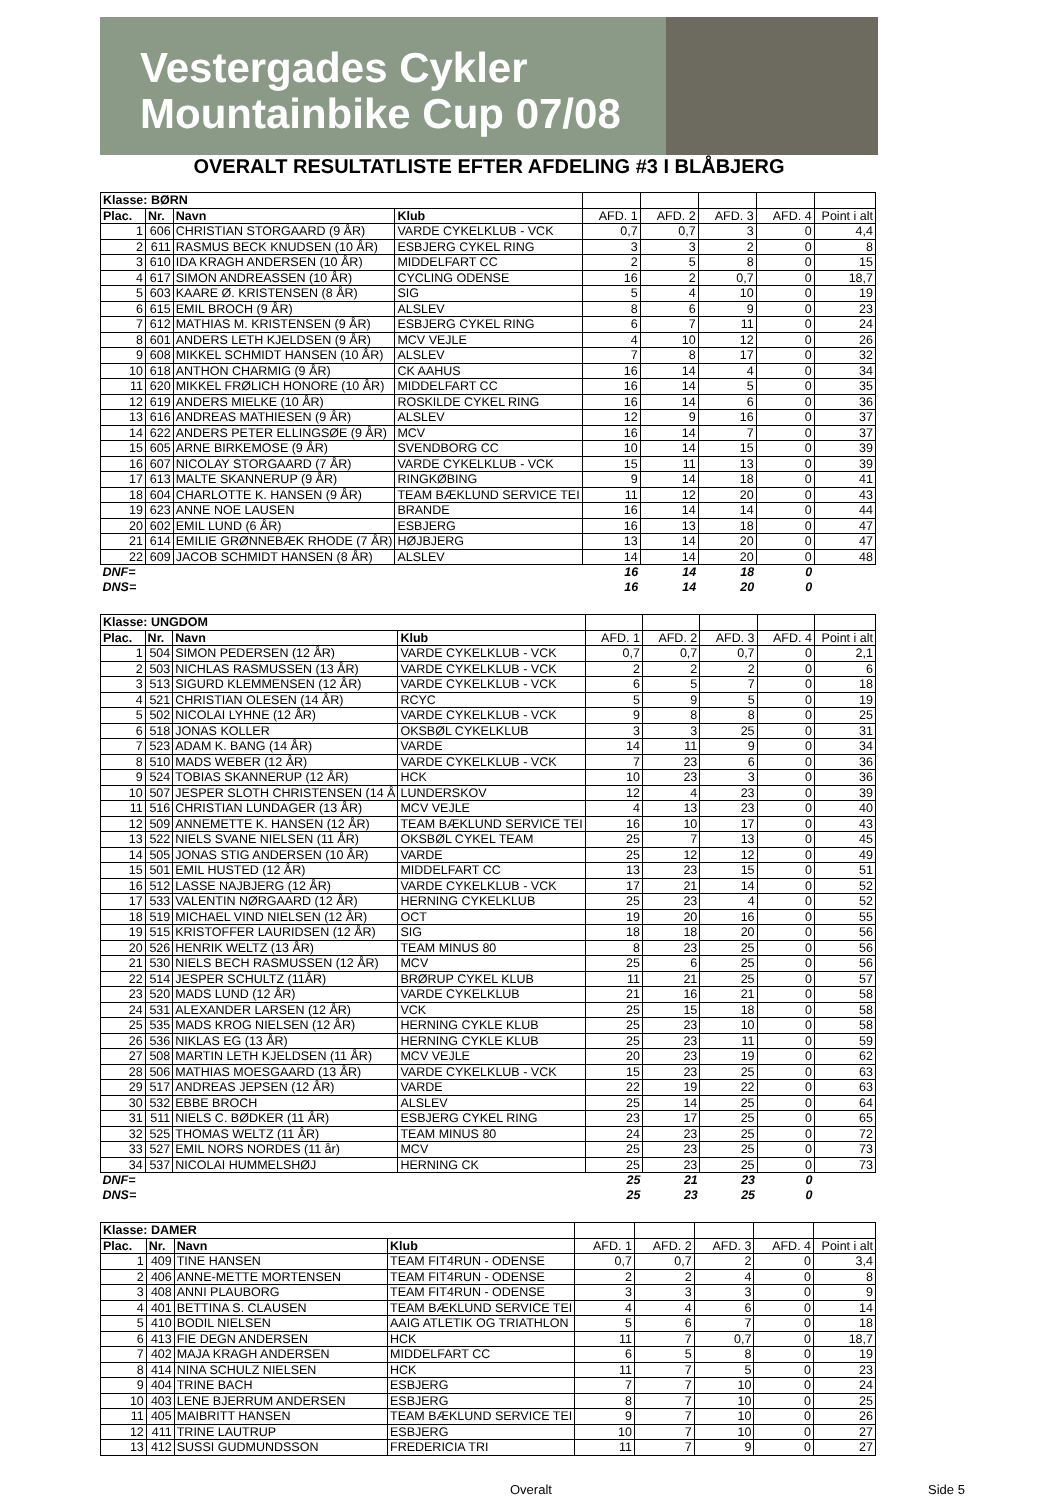Vestergades Cykler
Mountainbike Cup 07/08
OVERALT RESULTATLISTE EFTER AFDELING #3 I BLÅBJERG
| Klasse: BØRN | | | | | | | | |
| Plac. | Nr. | Navn | Klub | AFD. 1 | AFD. 2 | AFD. 3 | AFD. 4 | Point i alt |
| 1 | 606 | CHRISTIAN STORGAARD (9 ÅR) | VARDE CYKELKLUB - VCK | 0,7 | 0,7 | 3 | 0 | 4,4 |
| 2 | 611 | RASMUS BECK KNUDSEN (10 ÅR) | ESBJERG CYKEL RING | 3 | 3 | 2 | 0 | 8 |
| 3 | 610 | IDA KRAGH ANDERSEN (10 ÅR) | MIDDELFART CC | 2 | 5 | 8 | 0 | 15 |
| 4 | 617 | SIMON ANDREASSEN (10 ÅR) | CYCLING ODENSE | 16 | 2 | 0,7 | 0 | 18,7 |
| 5 | 603 | KAARE Ø. KRISTENSEN (8 ÅR) | SIG | 5 | 4 | 10 | 0 | 19 |
| 6 | 615 | EMIL BROCH (9 ÅR) | ALSLEV | 8 | 6 | 9 | 0 | 23 |
| 7 | 612 | MATHIAS M. KRISTENSEN (9 ÅR) | ESBJERG CYKEL RING | 6 | 7 | 11 | 0 | 24 |
| 8 | 601 | ANDERS LETH KJELDSEN (9 ÅR) | MCV VEJLE | 4 | 10 | 12 | 0 | 26 |
| 9 | 608 | MIKKEL SCHMIDT HANSEN (10 ÅR) | ALSLEV | 7 | 8 | 17 | 0 | 32 |
| 10 | 618 | ANTHON CHARMIG (9 ÅR) | CK AAHUS | 16 | 14 | 4 | 0 | 34 |
| 11 | 620 | MIKKEL FRØLICH HONORE (10 ÅR) | MIDDELFART CC | 16 | 14 | 5 | 0 | 35 |
| 12 | 619 | ANDERS MIELKE (10 ÅR) | ROSKILDE CYKEL RING | 16 | 14 | 6 | 0 | 36 |
| 13 | 616 | ANDREAS MATHIESEN (9 ÅR) | ALSLEV | 12 | 9 | 16 | 0 | 37 |
| 14 | 622 | ANDERS PETER ELLINGSØE (9 ÅR) | MCV | 16 | 14 | 7 | 0 | 37 |
| 15 | 605 | ARNE BIRKEMOSE (9 ÅR) | SVENDBORG CC | 10 | 14 | 15 | 0 | 39 |
| 16 | 607 | NICOLAY STORGAARD (7 ÅR) | VARDE CYKELKLUB - VCK | 15 | 11 | 13 | 0 | 39 |
| 17 | 613 | MALTE SKANNERUP (9 ÅR) | RINGKØBING | 9 | 14 | 18 | 0 | 41 |
| 18 | 604 | CHARLOTTE K. HANSEN (9 ÅR) | TEAM BÆKLUND SERVICE TEI | 11 | 12 | 20 | 0 | 43 |
| 19 | 623 | ANNE NOE LAUSEN | BRANDE | 16 | 14 | 14 | 0 | 44 |
| 20 | 602 | EMIL LUND (6 ÅR) | ESBJERG | 16 | 13 | 18 | 0 | 47 |
| 21 | 614 | EMILIE GRØNNEBÆK RHODE (7 ÅR) | HØJBJERG | 13 | 14 | 20 | 0 | 47 |
| 22 | 609 | JACOB SCHMIDT HANSEN (8 ÅR) | ALSLEV | 14 | 14 | 20 | 0 | 48 |
| DNF= | | | | 16 | 14 | 18 | 0 | |
| DNS= | | | | 16 | 14 | 20 | 0 | |
| Klasse: UNGDOM | | | | | | | | |
| Plac. | Nr. | Navn | Klub | AFD. 1 | AFD. 2 | AFD. 3 | AFD. 4 | Point i alt |
| 1 | 504 | SIMON PEDERSEN (12 ÅR) | VARDE CYKELKLUB - VCK | 0,7 | 0,7 | 0,7 | 0 | 2,1 |
| 2 | 503 | NICHLAS RASMUSSEN (13 ÅR) | VARDE CYKELKLUB - VCK | 2 | 2 | 2 | 0 | 6 |
| 3 | 513 | SIGURD KLEMMENSEN (12 ÅR) | VARDE CYKELKLUB - VCK | 6 | 5 | 7 | 0 | 18 |
| 4 | 521 | CHRISTIAN OLESEN (14 ÅR) | RCYC | 5 | 9 | 5 | 0 | 19 |
| 5 | 502 | NICOLAI LYHNE (12 ÅR) | VARDE CYKELKLUB - VCK | 9 | 8 | 8 | 0 | 25 |
| 6 | 518 | JONAS KOLLER | OKSBØL CYKELKLUB | 3 | 3 | 25 | 0 | 31 |
| 7 | 523 | ADAM K. BANG (14 ÅR) | VARDE | 14 | 11 | 9 | 0 | 34 |
| 8 | 510 | MADS WEBER (12 ÅR) | VARDE CYKELKLUB - VCK | 7 | 23 | 6 | 0 | 36 |
| 9 | 524 | TOBIAS SKANNERUP (12 ÅR) | HCK | 10 | 23 | 3 | 0 | 36 |
| 10 | 507 | JESPER SLOTH CHRISTENSEN (14 Å | LUNDERSKOV | 12 | 4 | 23 | 0 | 39 |
| 11 | 516 | CHRISTIAN LUNDAGER (13 ÅR) | MCV VEJLE | 4 | 13 | 23 | 0 | 40 |
| 12 | 509 | ANNEMETTE K. HANSEN (12 ÅR) | TEAM BÆKLUND SERVICE TEI | 16 | 10 | 17 | 0 | 43 |
| 13 | 522 | NIELS SVANE NIELSEN (11 ÅR) | OKSBØL CYKEL TEAM | 25 | 7 | 13 | 0 | 45 |
| 14 | 505 | JONAS STIG ANDERSEN (10 ÅR) | VARDE | 25 | 12 | 12 | 0 | 49 |
| 15 | 501 | EMIL HUSTED (12 ÅR) | MIDDELFART CC | 13 | 23 | 15 | 0 | 51 |
| 16 | 512 | LASSE NAJBJERG (12 ÅR) | VARDE CYKELKLUB - VCK | 17 | 21 | 14 | 0 | 52 |
| 17 | 533 | VALENTIN NØRGAARD (12 ÅR) | HERNING CYKELKLUB | 25 | 23 | 4 | 0 | 52 |
| 18 | 519 | MICHAEL VIND NIELSEN (12 ÅR) | OCT | 19 | 20 | 16 | 0 | 55 |
| 19 | 515 | KRISTOFFER LAURIDSEN (12 ÅR) | SIG | 18 | 18 | 20 | 0 | 56 |
| 20 | 526 | HENRIK WELTZ (13 ÅR) | TEAM MINUS 80 | 8 | 23 | 25 | 0 | 56 |
| 21 | 530 | NIELS BECH RASMUSSEN (12 ÅR) | MCV | 25 | 6 | 25 | 0 | 56 |
| 22 | 514 | JESPER SCHULTZ (11ÅR) | BRØRUP CYKEL KLUB | 11 | 21 | 25 | 0 | 57 |
| 23 | 520 | MADS LUND (12 ÅR) | VARDE CYKELKLUB | 21 | 16 | 21 | 0 | 58 |
| 24 | 531 | ALEXANDER LARSEN (12 ÅR) | VCK | 25 | 15 | 18 | 0 | 58 |
| 25 | 535 | MADS KROG NIELSEN (12 ÅR) | HERNING CYKLE KLUB | 25 | 23 | 10 | 0 | 58 |
| 26 | 536 | NIKLAS EG (13 ÅR) | HERNING CYKLE KLUB | 25 | 23 | 11 | 0 | 59 |
| 27 | 508 | MARTIN LETH KJELDSEN (11 ÅR) | MCV VEJLE | 20 | 23 | 19 | 0 | 62 |
| 28 | 506 | MATHIAS MOESGAARD (13 ÅR) | VARDE CYKELKLUB - VCK | 15 | 23 | 25 | 0 | 63 |
| 29 | 517 | ANDREAS JEPSEN (12 ÅR) | VARDE | 22 | 19 | 22 | 0 | 63 |
| 30 | 532 | EBBE BROCH | ALSLEV | 25 | 14 | 25 | 0 | 64 |
| 31 | 511 | NIELS C. BØDKER (11 ÅR) | ESBJERG CYKEL RING | 23 | 17 | 25 | 0 | 65 |
| 32 | 525 | THOMAS WELTZ (11 ÅR) | TEAM MINUS 80 | 24 | 23 | 25 | 0 | 72 |
| 33 | 527 | EMIL NORS NORDES (11 år) | MCV | 25 | 23 | 25 | 0 | 73 |
| 34 | 537 | NICOLAI HUMMELSHØJ | HERNING CK | 25 | 23 | 25 | 0 | 73 |
| DNF= | | | | 25 | 21 | 23 | 0 | |
| DNS= | | | | 25 | 23 | 25 | 0 | |
| Klasse: DAMER | | | | | | | | |
| Plac. | Nr. | Navn | Klub | AFD. 1 | AFD. 2 | AFD. 3 | AFD. 4 | Point i alt |
| 1 | 409 | TINE HANSEN | TEAM FIT4RUN - ODENSE | 0,7 | 0,7 | 2 | 0 | 3,4 |
| 2 | 406 | ANNE-METTE MORTENSEN | TEAM FIT4RUN - ODENSE | 2 | 2 | 4 | 0 | 8 |
| 3 | 408 | ANNI PLAUBORG | TEAM FIT4RUN - ODENSE | 3 | 3 | 3 | 0 | 9 |
| 4 | 401 | BETTINA S. CLAUSEN | TEAM BÆKLUND SERVICE TEI | 4 | 4 | 6 | 0 | 14 |
| 5 | 410 | BODIL NIELSEN | AAIG ATLETIK OG TRIATHLON | 5 | 6 | 7 | 0 | 18 |
| 6 | 413 | FIE DEGN ANDERSEN | HCK | 11 | 7 | 0,7 | 0 | 18,7 |
| 7 | 402 | MAJA KRAGH ANDERSEN | MIDDELFART CC | 6 | 5 | 8 | 0 | 19 |
| 8 | 414 | NINA SCHULZ NIELSEN | HCK | 11 | 7 | 5 | 0 | 23 |
| 9 | 404 | TRINE BACH | ESBJERG | 7 | 7 | 10 | 0 | 24 |
| 10 | 403 | LENE BJERRUM ANDERSEN | ESBJERG | 8 | 7 | 10 | 0 | 25 |
| 11 | 405 | MAIBRITT HANSEN | TEAM BÆKLUND SERVICE TEI | 9 | 7 | 10 | 0 | 26 |
| 12 | 411 | TRINE LAUTRUP | ESBJERG | 10 | 7 | 10 | 0 | 27 |
| 13 | 412 | SUSSI GUDMUNDSSON | FREDERICIA TRI | 11 | 7 | 9 | 0 | 27 |
Overalt Side 5